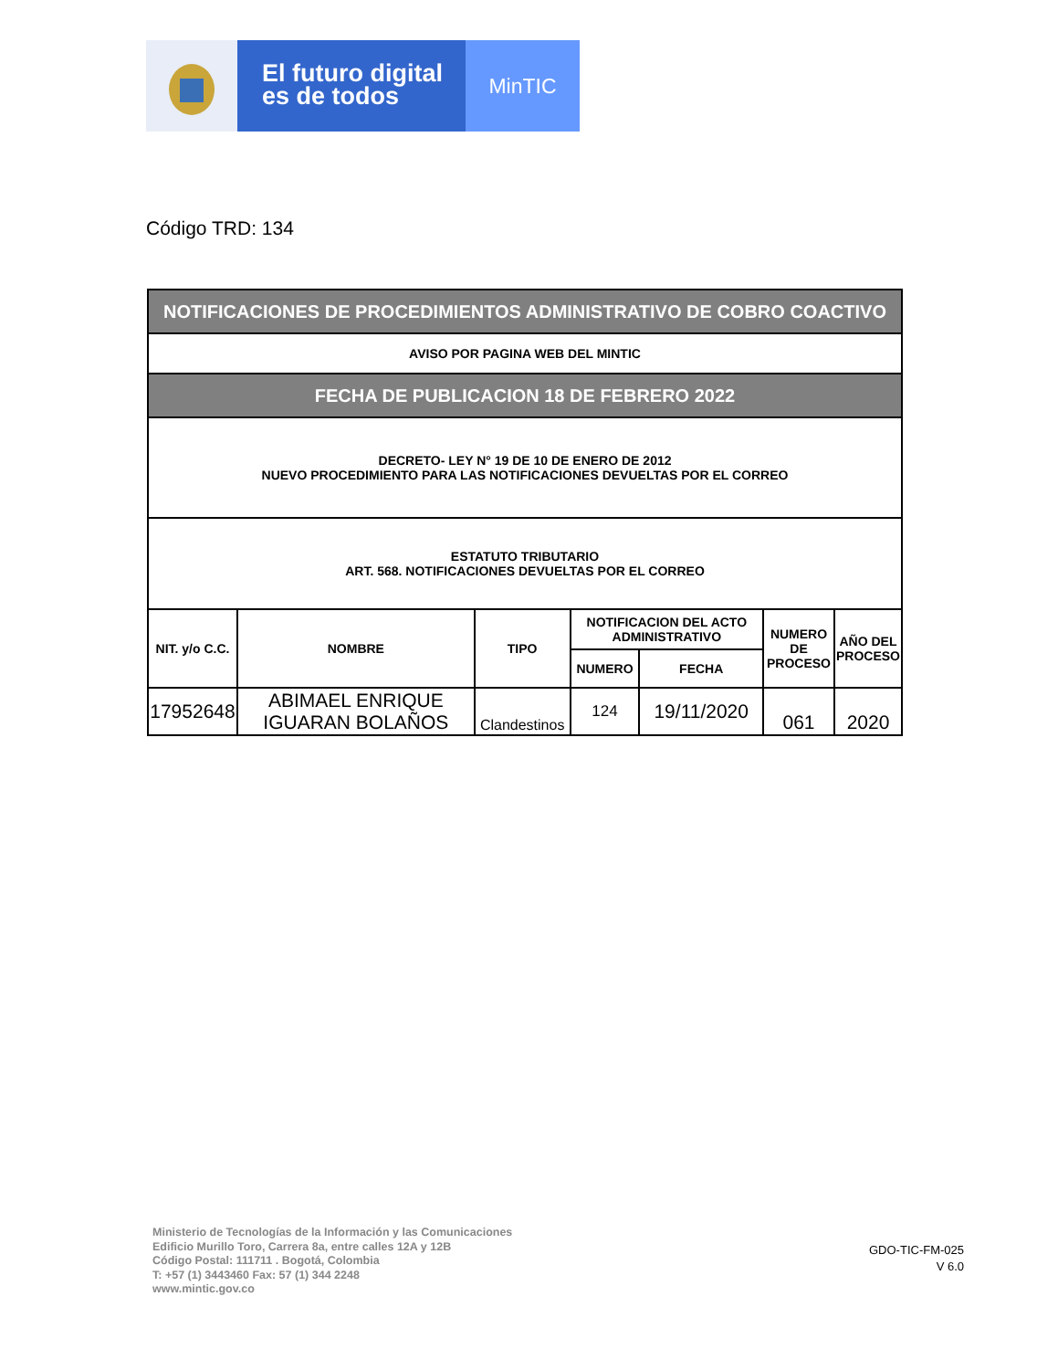El futuro digital
es de todos
MinTIC
Código TRD: 134
| NOTIFICACIONES DE PROCEDIMIENTOS ADMINISTRATIVO DE COBRO COACTIVO | | | | | | |
| AVISO POR PAGINA WEB DEL MINTIC | | | | | | |
| FECHA DE PUBLICACION 18 DE FEBRERO 2022 | | | | | | |
| DECRETO- LEY N° 19 DE 10 DE ENERO DE 2012 NUEVO PROCEDIMIENTO PARA LAS NOTIFICACIONES DEVUELTAS POR EL CORREO | | | | | | |
| ESTATUTO TRIBUTARIO ART. 568. NOTIFICACIONES DEVUELTAS POR EL CORREO | | | | | | |
| NIT. y/o C.C. | NOMBRE | TIPO | NOTIFICACION DEL ACTO ADMINISTRATIVO | | NUMERO DE PROCESO | AÑO DEL PROCESO |
| | | | NUMERO | FECHA | | |
| 17952648 | ABIMAEL ENRIQUE IGUARAN BOLAÑOS | Clandestinos | 124 | 19/11/2020 | 061 | 2020 |
Ministerio de Tecnologías de la Información y las Comunicaciones
Edificio Murillo Toro, Carrera 8a, entre calles 12A y 12B
Código Postal: 111711 . Bogotá, Colombia
T: +57 (1) 3443460 Fax: 57 (1) 344 2248
www.mintic.gov.co
GDO-TIC-FM-025
V 6.0